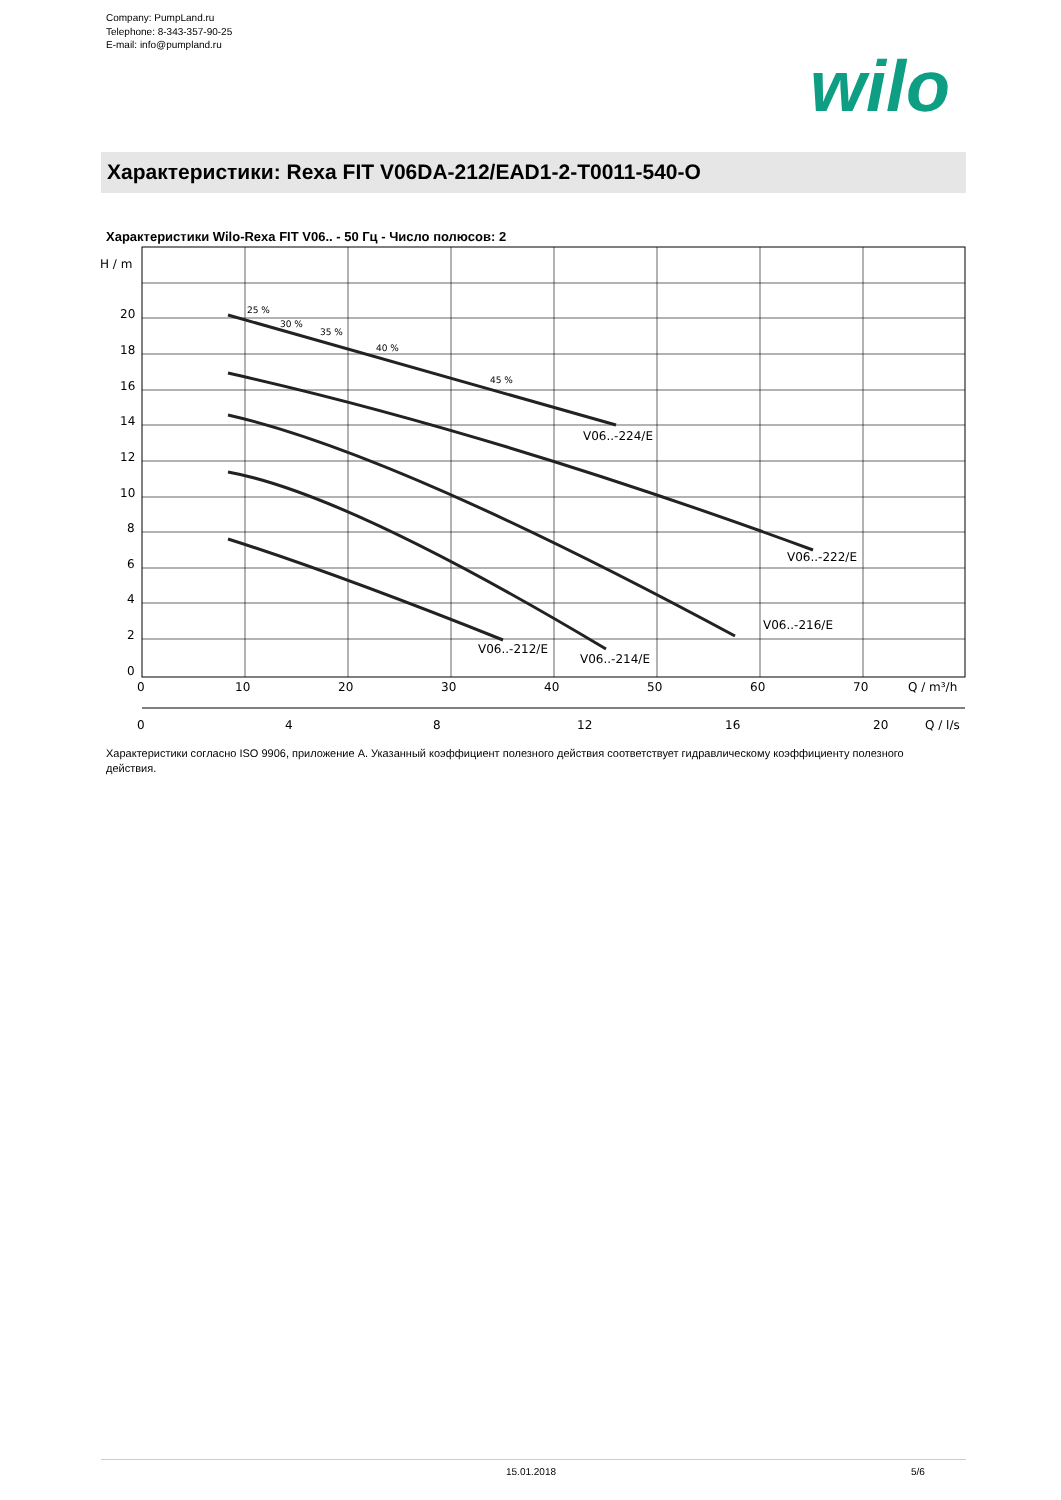Company: PumpLand.ru
Telephone: 8-343-357-90-25
E-mail: info@pumpland.ru
wilo
Характеристики: Rexa FIT V06DA-212/EAD1-2-T0011-540-O
Характеристики Wilo-Rexa FIT V06.. - 50 Гц - Число полюсов: 2
V06..-224/E
V06..-222/E
V06..-216/E
V06..-212/E
V06..-214/E
25 %
30 %
35 %
40 %
45 %
H / m
20
18
16
14
12
10
8
6
4
2
0
0
10
20
30
40
50
60
70
Q / m³/h
0
4
8
12
16
20
Q / l/s
Характеристики согласно ISO 9906, приложение A. Указанный коэффициент полезного действия соответствует гидравлическому коэффициенту полезного действия.
15.01.2018 5/6